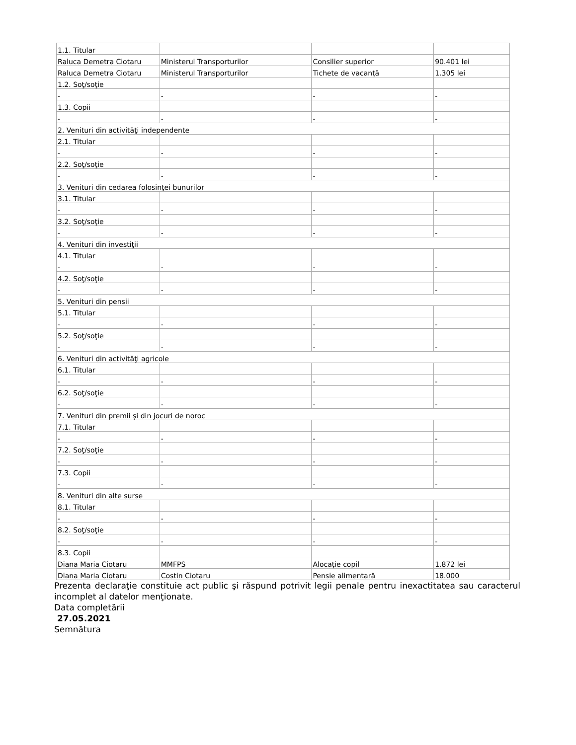| 1.1. Titular | | | |
| Raluca Demetra Ciotaru | Ministerul Transporturilor | Consilier superior | 90.401 lei |
| Raluca Demetra Ciotaru | Ministerul Transporturilor | Tichete de vacanță | 1.305 lei |
| 1.2. Soţ/soţie | | | |
| - | - | - | - |
| 1.3. Copii | | | |
| - | - | - | - |
| 2. Venituri din activităţi independente | | | |
| 2.1. Titular | | | |
| - | - | - | - |
| 2.2. Soţ/soţie | | | |
| - | - | - | - |
| 3. Venituri din cedarea folosinţei bunurilor | | | |
| 3.1. Titular | | | |
| - | - | - | - |
| 3.2. Soţ/soţie | | | |
| - | - | - | - |
| 4. Venituri din investiţii | | | |
| 4.1. Titular | | | |
| - | - | - | - |
| 4.2. Soţ/soţie | | | |
| - | - | - | - |
| 5. Venituri din pensii | | | |
| 5.1. Titular | | | |
| - | - | - | - |
| 5.2. Soţ/soţie | | | |
| - | - | - | - |
| 6. Venituri din activităţi agricole | | | |
| 6.1. Titular | | | |
| - | - | - | - |
| 6.2. Soţ/soţie | | | |
| - | - | - | - |
| 7. Venituri din premii şi din jocuri de noroc | | | |
| 7.1. Titular | | | |
| - | - | - | - |
| 7.2. Soţ/soţie | | | |
| - | - | - | - |
| 7.3. Copii | | | |
| - | - | - | - |
| 8. Venituri din alte surse | | | |
| 8.1. Titular | | | |
| - | - | - | - |
| 8.2. Soţ/soţie | | | |
| - | - | - | - |
| 8.3. Copii | | | |
| Diana Maria Ciotaru | MMFPS | Alocație copil | 1.872 lei |
| Diana Maria Ciotaru | Costin Ciotaru | Pensie alimentară | 18.000 |
Prezenta declaraţie constituie act public şi răspund potrivit legii penale pentru inexactitatea sau caracterul incomplet al datelor menţionate.
Data completării
27.05.2021
Semnătura